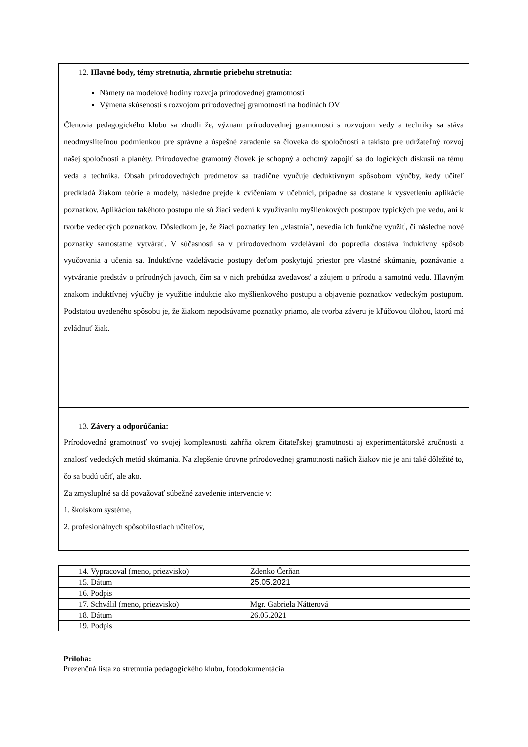12. Hlavné body, témy stretnutia, zhrnutie priebehu stretnutia:
Námety na modelové hodiny rozvoja prírodovednej gramotnosti
Výmena skúseností s rozvojom prírodovednej gramotnosti na hodinách OV
Členovia pedagogického klubu sa zhodli že, význam prírodovednej gramotnosti s rozvojom vedy a techniky sa stáva neodmysliteľnou podmienkou pre správne a úspešné zaradenie sa človeka do spoločnosti a takisto pre udržateľný rozvoj našej spoločnosti a planéty. Prírodovedne gramotný človek je schopný a ochotný zapojiť sa do logických diskusií na tému veda a technika. Obsah prírodovedných predmetov sa tradične vyučuje deduktívnym spôsobom výučby, kedy učiteľ predkladá žiakom teórie a modely, následne prejde k cvičeniam v učebnici, prípadne sa dostane k vysvetleniu aplikácie poznatkov. Aplikáciou takéhoto postupu nie sú žiaci vedení k využívaniu myšlienkových postupov typických pre vedu, ani k tvorbe vedeckých poznatkov. Dôsledkom je, že žiaci poznatky len „vlastnia", nevedia ich funkčne využiť, či následne nové poznatky samostatne vytvárať. V súčasnosti sa v prírodovednom vzdelávaní do popredia dostáva induktívny spôsob vyučovania a učenia sa. Induktívne vzdelávacie postupy deťom poskytujú priestor pre vlastné skúmanie, poznávanie a vytváranie predstáv o prírodných javoch, čím sa v nich prebúdza zvedavosť a záujem o prírodu a samotnú vedu. Hlavným znakom induktívnej výučby je využitie indukcie ako myšlienkového postupu a objavenie poznatkov vedeckým postupom. Podstatou uvedeného spôsobu je, že žiakom nepodsúvame poznatky priamo, ale tvorba záveru je kľúčovou úlohou, ktorú má zvládnuť žiak.
13. Závery a odporúčania:
Prírodovedná gramotnosť vo svojej komplexnosti zahŕňa okrem čitateľskej gramotnosti aj experimentátorské zručnosti a znalosť vedeckých metód skúmania. Na zlepšenie úrovne prírodovednej gramotnosti našich žiakov nie je ani také dôležité to, čo sa budú učiť, ale ako.
Za zmysluplné sa dá považovať súbežné zavedenie intervencie v:
1. školskom systéme,
2. profesionálnych spôsobilostiach učiteľov,
| 14. Vypracoval (meno, priezvisko) | Zdenko Čerňan |
| 15. Dátum | 25.05.2021 |
| 16. Podpis | |
| 17. Schválil (meno, priezvisko) | Mgr. Gabriela Nátterová |
| 18. Dátum | 26.05.2021 |
| 19. Podpis | |
Príloha:
Prezenčná lista zo stretnutia pedagogického klubu, fotodokumentácia